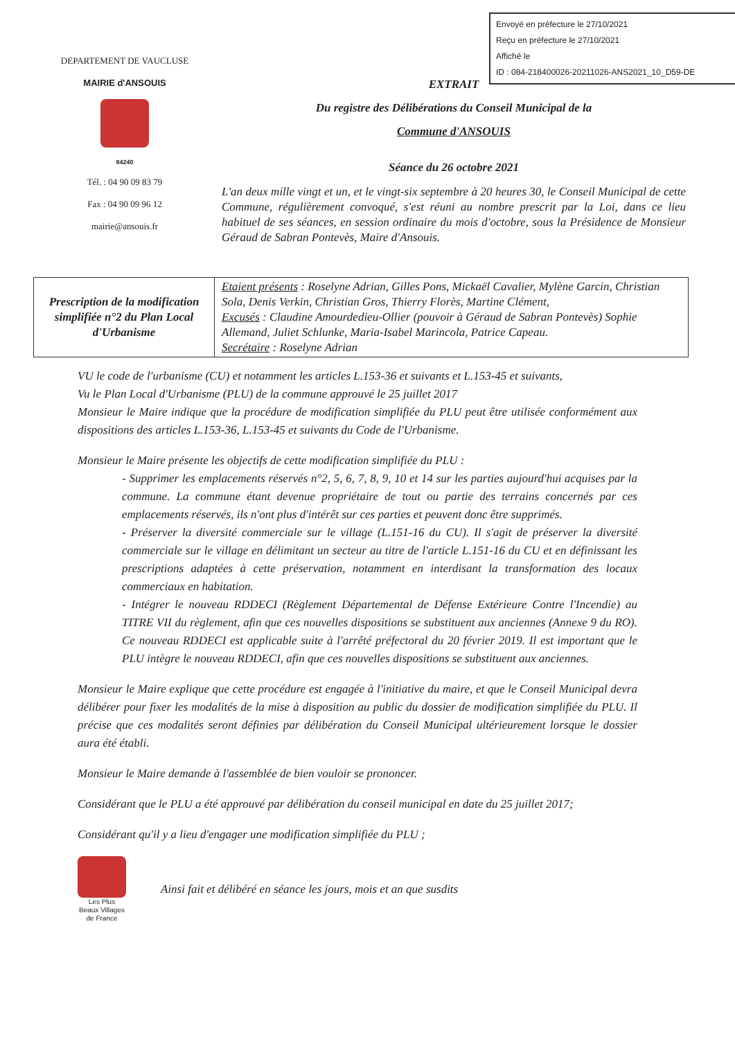Envoyé en préfecture le 27/10/2021
Reçu en préfecture le 27/10/2021
Affiché le
ID : 084-218400026-20211026-ANS2021_10_D59-DE
DEPARTEMENT DE VAUCLUSE
MAIRIE d'ANSOUIS
84240
Tél. : 04 90 09 83 79
Fax : 04 90 09 96 12
mairie@ansouis.fr
EXTRAIT
Du registre des Délibérations du Conseil Municipal de la
Commune d'ANSOUIS
Séance du 26 octobre 2021
L'an deux mille vingt et un, et le vingt-six septembre à 20 heures 30, le Conseil Municipal de cette Commune, régulièrement convoqué, s'est réuni au nombre prescrit par la Loi, dans ce lieu habituel de ses séances, en session ordinaire du mois d'octobre, sous la Présidence de Monsieur Géraud de Sabran Pontevès, Maire d'Ansouis.
| Prescription de la modification simplifiée n°2 du Plan Local d'Urbanisme | Etaient présents : Roselyne Adrian, Gilles Pons, Mickaël Cavalier, Mylène Garcin, Christian Sola, Denis Verkin, Christian Gros, Thierry Florès, Martine Clément, Excusés : Claudine Amourdedieu-Ollier (pouvoir à Géraud de Sabran Pontevès) Sophie Allemand, Juliet Schlunke, Maria-Isabel Marincola, Patrice Capeau. Secrétaire : Roselyne Adrian |
VU le code de l'urbanisme (CU) et notamment les articles L.153-36 et suivants et L.153-45 et suivants,
Vu le Plan Local d'Urbanisme (PLU) de la commune approuvé le 25 juillet 2017
Monsieur le Maire indique que la procédure de modification simplifiée du PLU peut être utilisée conformément aux dispositions des articles L.153-36, L.153-45 et suivants du Code de l'Urbanisme.
Monsieur le Maire présente les objectifs de cette modification simplifiée du PLU :
- Supprimer les emplacements réservés n°2, 5, 6, 7, 8, 9, 10 et 14 sur les parties aujourd'hui acquises par la commune. La commune étant devenue propriétaire de tout ou partie des terrains concernés par ces emplacements réservés, ils n'ont plus d'intérêt sur ces parties et peuvent donc être supprimés.
- Préserver la diversité commerciale sur le village (L.151-16 du CU). Il s'agit de préserver la diversité commerciale sur le village en délimitant un secteur au titre de l'article L.151-16 du CU et en définissant les prescriptions adaptées à cette préservation, notamment en interdisant la transformation des locaux commerciaux en habitation.
- Intégrer le nouveau RDDECI (Règlement Départemental de Défense Extérieure Contre l'Incendie) au TITRE VII du règlement, afin que ces nouvelles dispositions se substituent aux anciennes (Annexe 9 du RO). Ce nouveau RDDECI est applicable suite à l'arrêté préfectoral du 20 février 2019. Il est important que le PLU intègre le nouveau RDDECI, afin que ces nouvelles dispositions se substituent aux anciennes.
Monsieur le Maire explique que cette procédure est engagée à l'initiative du maire, et que le Conseil Municipal devra délibérer pour fixer les modalités de la mise à disposition au public du dossier de modification simplifiée du PLU. Il précise que ces modalités seront définies par délibération du Conseil Municipal ultérieurement lorsque le dossier aura été établi.
Monsieur le Maire demande à l'assemblée de bien vouloir se prononcer.
Considérant que le PLU a été approuvé par délibération du conseil municipal en date du 25 juillet 2017;
Considérant qu'il y a lieu d'engager une modification simplifiée du PLU ;
Les Plus
Beaux Villages
de France
Ainsi fait et délibéré en séance les jours, mois et an que susdits